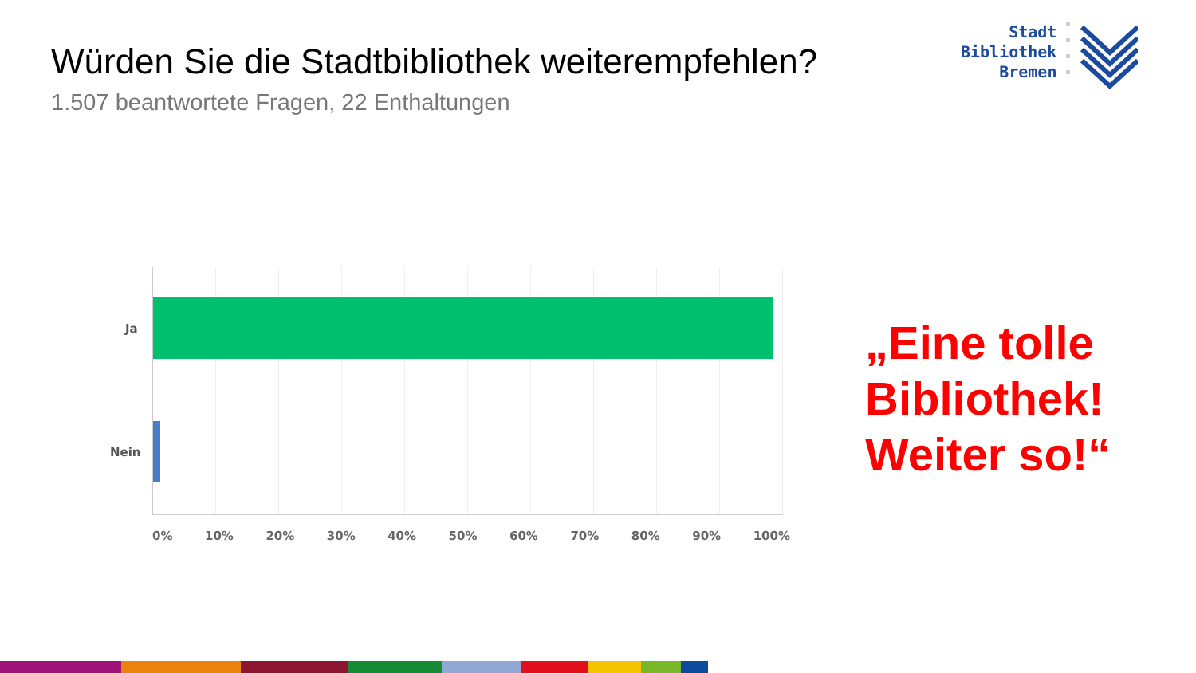Würden Sie die Stadtbibliothek weiterempfehlen?
1.507 beantwortete Fragen, 22 Enthaltungen
Stadt
Bibliothek
Bremen
Ja
Nein
0% 10% 20% 30% 40% 50% 60% 70% 80% 90% 100%
„Eine tolle
Bibliothek!
Weiter so!“